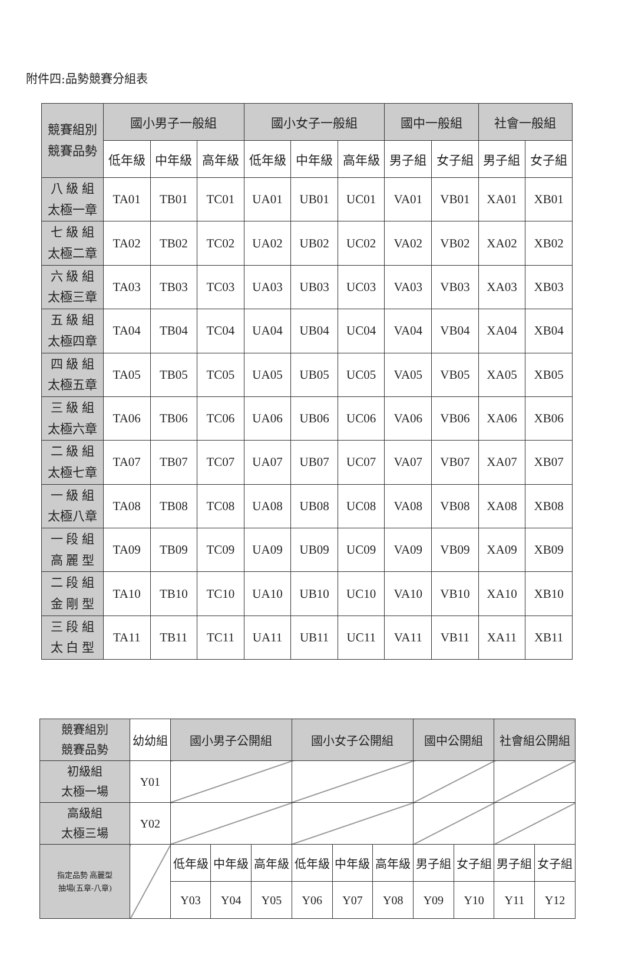附件四:品勢競賽分組表
| 競賽組別 競賽品勢 | 國小男子一般組 | | | 國小女子一般組 | | | 國中一般組 | | 社會一般組 | |
| | 低年級 | 中年級 | 高年級 | 低年級 | 中年級 | 高年級 | 男子組 | 女子組 | 男子組 | 女子組 |
| 八 級 組 太極一章 | TA01 | TB01 | TC01 | UA01 | UB01 | UC01 | VA01 | VB01 | XA01 | XB01 |
| 七 級 組 太極二章 | TA02 | TB02 | TC02 | UA02 | UB02 | UC02 | VA02 | VB02 | XA02 | XB02 |
| 六 級 組 太極三章 | TA03 | TB03 | TC03 | UA03 | UB03 | UC03 | VA03 | VB03 | XA03 | XB03 |
| 五 級 組 太極四章 | TA04 | TB04 | TC04 | UA04 | UB04 | UC04 | VA04 | VB04 | XA04 | XB04 |
| 四 級 組 太極五章 | TA05 | TB05 | TC05 | UA05 | UB05 | UC05 | VA05 | VB05 | XA05 | XB05 |
| 三 級 組 太極六章 | TA06 | TB06 | TC06 | UA06 | UB06 | UC06 | VA06 | VB06 | XA06 | XB06 |
| 二 級 組 太極七章 | TA07 | TB07 | TC07 | UA07 | UB07 | UC07 | VA07 | VB07 | XA07 | XB07 |
| 一 級 組 太極八章 | TA08 | TB08 | TC08 | UA08 | UB08 | UC08 | VA08 | VB08 | XA08 | XB08 |
| 一 段 組 高 麗 型 | TA09 | TB09 | TC09 | UA09 | UB09 | UC09 | VA09 | VB09 | XA09 | XB09 |
| 二 段 組 金 剛 型 | TA10 | TB10 | TC10 | UA10 | UB10 | UC10 | VA10 | VB10 | XA10 | XB10 |
| 三 段 組 太 白 型 | TA11 | TB11 | TC11 | UA11 | UB11 | UC11 | VA11 | VB11 | XA11 | XB11 |
| 競賽組別 競賽品勢 | 幼幼組 | 國小男子公開組 | | | 國小女子公開組 | | | 國中公開組 | | 社會組公開組 | |
| 初級組 太極一場 | Y01 | | | | | | | | | | |
| 高級組 太極三場 | Y02 | | | | | | | | | | |
| 指定品勢 高麗型 抽場(五章-八章) | | 低年級 | 中年級 | 高年級 | 低年級 | 中年級 | 高年級 | 男子組 | 女子組 | 男子組 | 女子組 |
| | | Y03 | Y04 | Y05 | Y06 | Y07 | Y08 | Y09 | Y10 | Y11 | Y12 |